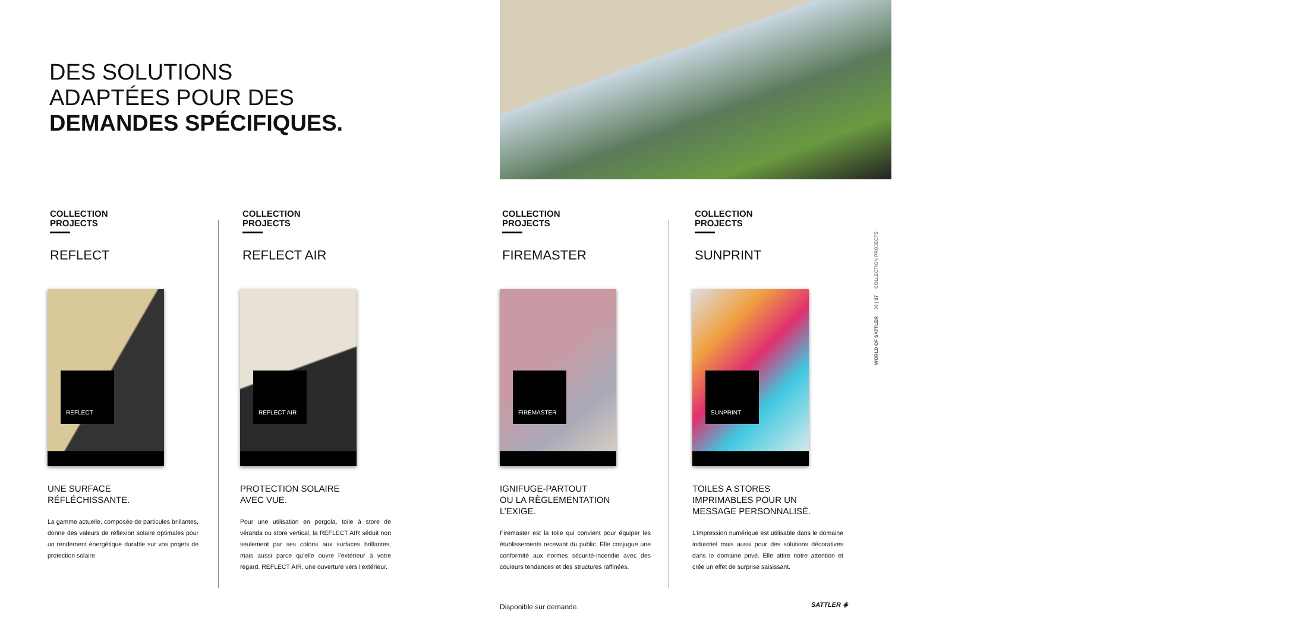DES SOLUTIONS
ADAPTÉES POUR DES
DEMANDES SPÉCIFIQUES.
COLLECTION
PROJECTS
REFLECT
REFLECT
UNE SURFACE
RÉFLÉCHISSANTE.
La gamme actuelle, composée de particules brillantes, donne des valeurs de réflexion solaire optimales pour un rendement énergétique durable sur vos projets de protection solaire.
COLLECTION
PROJECTS
REFLECT AIR
REFLECT AIR
PROTECTION SOLAIRE
AVEC VUE.
Pour une utilisation en pergola, toile à store de véranda ou store vertical, la REFLECT AIR séduit non seulement par ses coloris aux surfaces brillantes, mais aussi parce qu’elle ouvre l’extérieur à votre regard. REFLECT AIR, une ouverture vers l’extérieur.
COLLECTION
PROJECTS
FIREMASTER
FIREMASTER
IGNIFUGE-PARTOUT
OU LA RÈGLEMENTATION
L’EXIGE.
Firemaster est la toile qui convient pour équiper les établissements recevant du public. Elle conjugue une conformité aux normes sécurité-incendie avec des couleurs tendances et des structures raffinées.
COLLECTION
PROJECTS
SUNPRINT
SUNPRINT
TOILES A STORES
IMPRIMABLES POUR UN
MESSAGE PERSONNALISÈ.
L’impression numérique est utilisable dans le domaine industriel mais aussi pour des solutions décoratives dans le domaine privé. Elle attire notre attention et crée un effet de surprise saisissant.
Disponible sur demande. SATTLER ⋕
WORLD OF SATTLER 36 | 37 COLLECTION PROJECTS